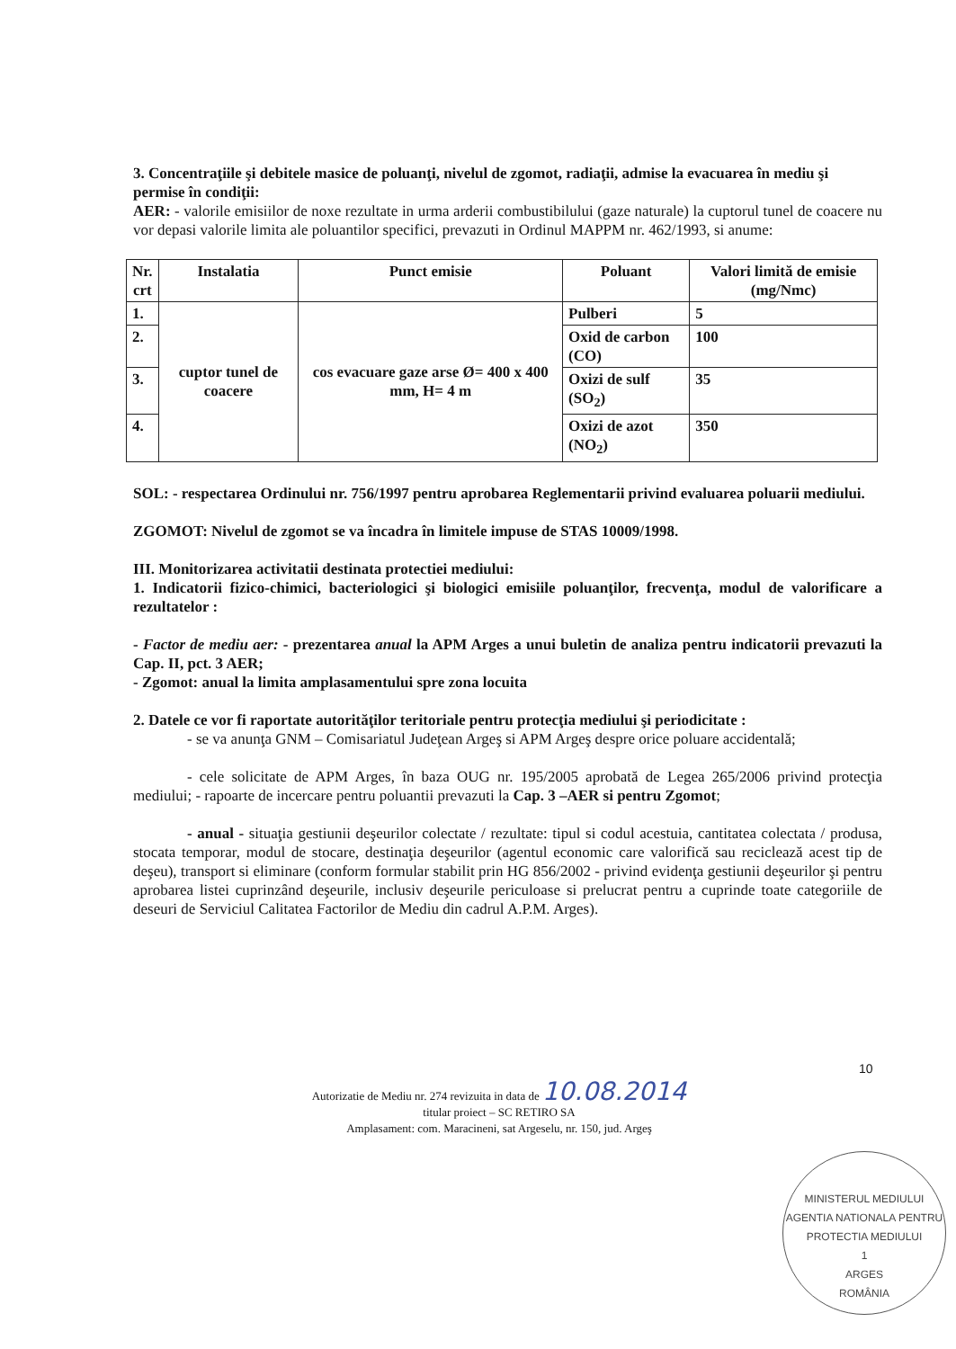3. Concentraţiile şi debitele masice de poluanţi, nivelul de zgomot, radiaţii, admise la evacuarea în mediu şi permise în condiţii:
AER: - valorile emisiilor de noxe rezultate in urma arderii combustibilului (gaze naturale) la cuptorul tunel de coacere nu vor depasi valorile limita ale poluantilor specifici, prevazuti in Ordinul MAPPM nr. 462/1993, si anume:
| Nr. crt | Instalatia | Punct emisie | Poluant | Valori limită de emisie (mg/Nmc) |
| --- | --- | --- | --- | --- |
| 1. | cuptor tunel de coacere | cos evacuare gaze arse Ø= 400 x 400 mm, H= 4 m | Pulberi | 5 |
| 2. | | | Oxid de carbon (CO) | 100 |
| 3. | | | Oxizi de sulf (SO<sub>2</sub>) | 35 |
| 4. | | | Oxizi de azot (NO<sub>2</sub>) | 350 |
SOL: - respectarea Ordinului nr. 756/1997 pentru aprobarea Reglementarii privind evaluarea poluarii mediului.
ZGOMOT: Nivelul de zgomot se va încadra în limitele impuse de STAS 10009/1998.
III. Monitorizarea activitatii destinata protectiei mediului:
1. Indicatorii fizico-chimici, bacteriologici şi biologici emisiile poluanţilor, frecvenţa, modul de valorificare a rezultatelor :
- Factor de mediu aer: - prezentarea anual la APM Arges a unui buletin de analiza pentru indicatorii prevazuti la Cap. II, pct. 3 AER;
- Zgomot: anual la limita amplasamentului spre zona locuita
2. Datele ce vor fi raportate autorităţilor teritoriale pentru protecţia mediului şi periodicitate :
- se va anunţa GNM – Comisariatul Judeţean Argeş si APM Argeş despre orice poluare accidentală;
- cele solicitate de APM Arges, în baza OUG nr. 195/2005 aprobată de Legea 265/2006 privind protecţia mediului; - rapoarte de incercare pentru poluantii prevazuti la Cap. 3 –AER si pentru Zgomot;
- anual - situaţia gestiunii deşeurilor colectate / rezultate: tipul si codul acestuia, cantitatea colectata / produsa, stocata temporar, modul de stocare, destinaţia deşeurilor (agentul economic care valorifică sau reciclează acest tip de deşeu), transport si eliminare (conform formular stabilit prin HG 856/2002 - privind evidenţa gestiunii deşeurilor şi pentru aprobarea listei cuprinzând deşeurile, inclusiv deşeurile periculoase si prelucrat pentru a cuprinde toate categoriile de deseuri de Serviciul Calitatea Factorilor de Mediu din cadrul A.P.M. Arges).
10
Autorizatie de Mediu nr. 274 revizuita in data de 10.08.2014
titular proiect – SC RETIRO SA
Amplasament: com. Maracineni, sat Argeselu, nr. 150, jud. Argeş
MINISTERUL MEDIULUI
AGENTIA NATIONALA PENTRU PROTECTIA MEDIULUI
1
ARGES
ROMÂNIA